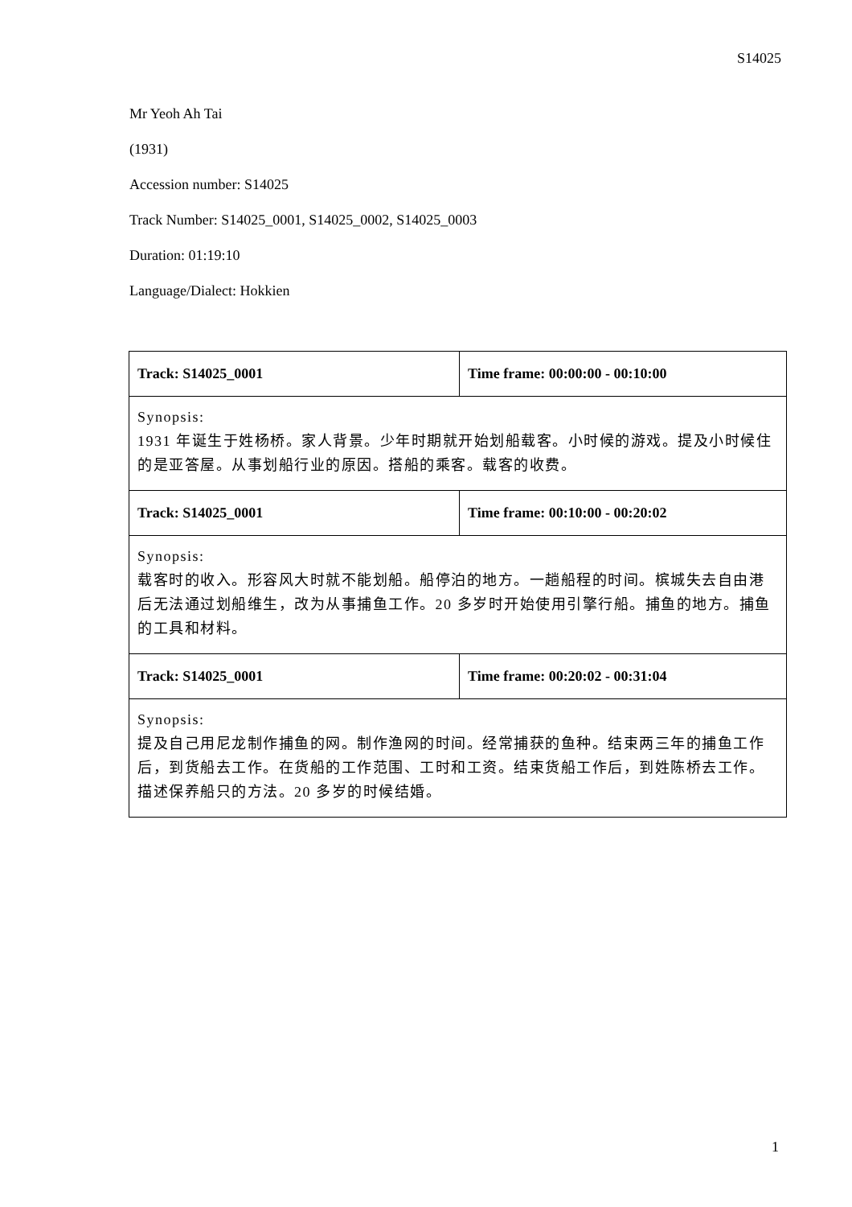S14025
Mr Yeoh Ah Tai
(1931)
Accession number: S14025
Track Number: S14025_0001, S14025_0002, S14025_0003
Duration: 01:19:10
Language/Dialect: Hokkien
| Track: S14025_0001 | Time frame: 00:00:00 - 00:10:00 |
| Synopsis: 1931 年诞生于姓杨桥。家人背景。少年时期就开始划船载客。小时候的游戏。提及小时候住的是亚答屋。从事划船行业的原因。搭船的乘客。载客的收费。 | |
| Track: S14025_0001 | Time frame: 00:10:00 - 00:20:02 |
| Synopsis: 载客时的收入。形容风大时就不能划船。船停泊的地方。一趟船程的时间。槟城失去自由港后无法通过划船维生，改为从事捕鱼工作。20 多岁时开始使用引擎行船。捕鱼的地方。捕鱼的工具和材料。 | |
| Track: S14025_0001 | Time frame: 00:20:02 - 00:31:04 |
| Synopsis: 提及自己用尼龙制作捕鱼的网。制作渔网的时间。经常捕获的鱼种。结束两三年的捕鱼工作后，到货船去工作。在货船的工作范围、工时和工资。结束货船工作后，到姓陈桥去工作。描述保养船只的方法。20 多岁的时候结婚。 | |
1